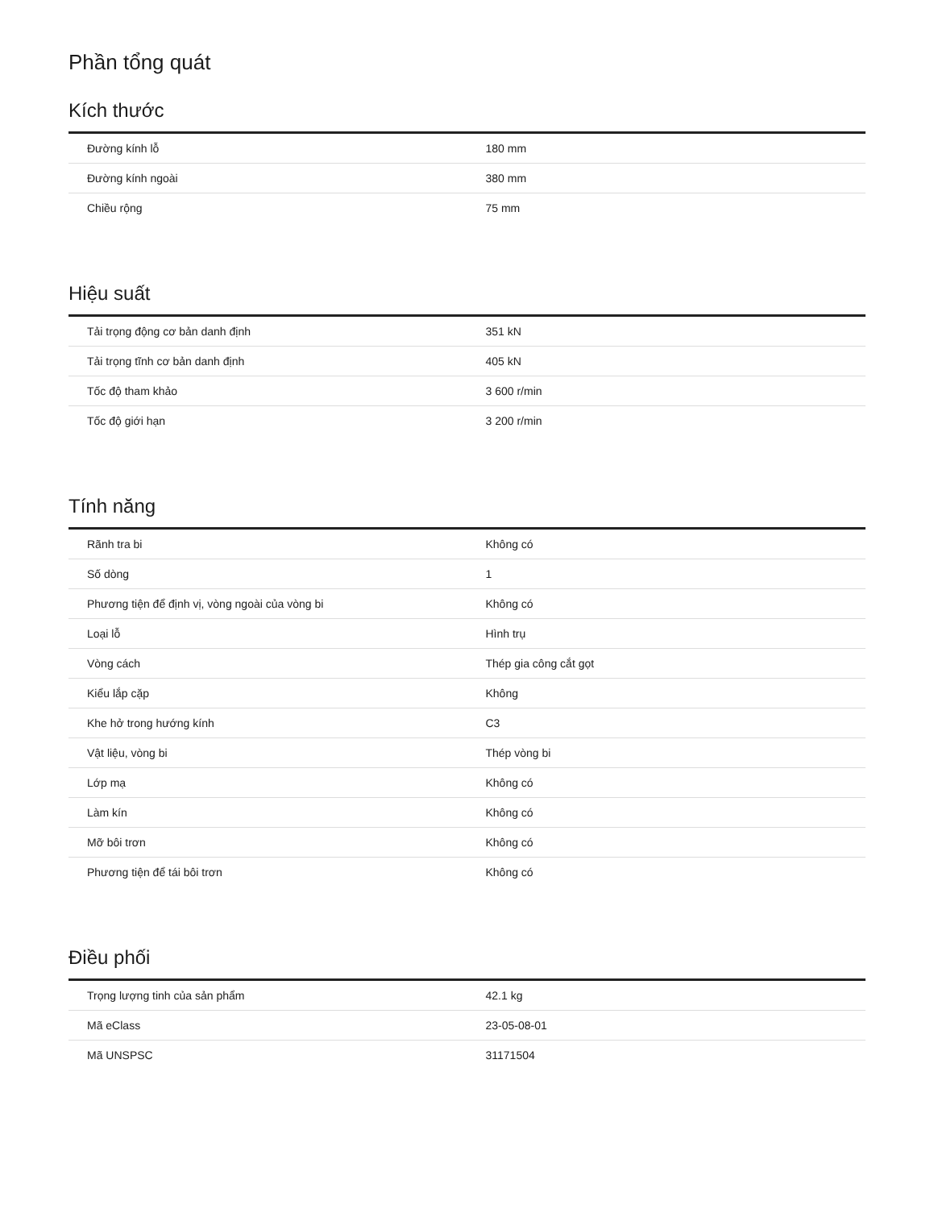Phần tổng quát
Kích thước
| Đường kính lỗ | 180 mm |
| Đường kính ngoài | 380 mm |
| Chiều rộng | 75 mm |
Hiệu suất
| Tải trọng động cơ bản danh định | 351 kN |
| Tải trọng tĩnh cơ bản danh định | 405 kN |
| Tốc độ tham khảo | 3 600 r/min |
| Tốc độ giới hạn | 3 200 r/min |
Tính năng
| Rãnh tra bi | Không có |
| Số dòng | 1 |
| Phương tiện để định vị, vòng ngoài của vòng bi | Không có |
| Loại lỗ | Hình trụ |
| Vòng cách | Thép gia công cắt gọt |
| Kiểu lắp cặp | Không |
| Khe hở trong hướng kính | C3 |
| Vật liệu, vòng bi | Thép vòng bi |
| Lớp mạ | Không có |
| Làm kín | Không có |
| Mỡ bôi trơn | Không có |
| Phương tiện để tái bôi trơn | Không có |
Điều phối
| Trọng lượng tinh của sản phẩm | 42.1 kg |
| Mã eClass | 23-05-08-01 |
| Mã UNSPSC | 31171504 |